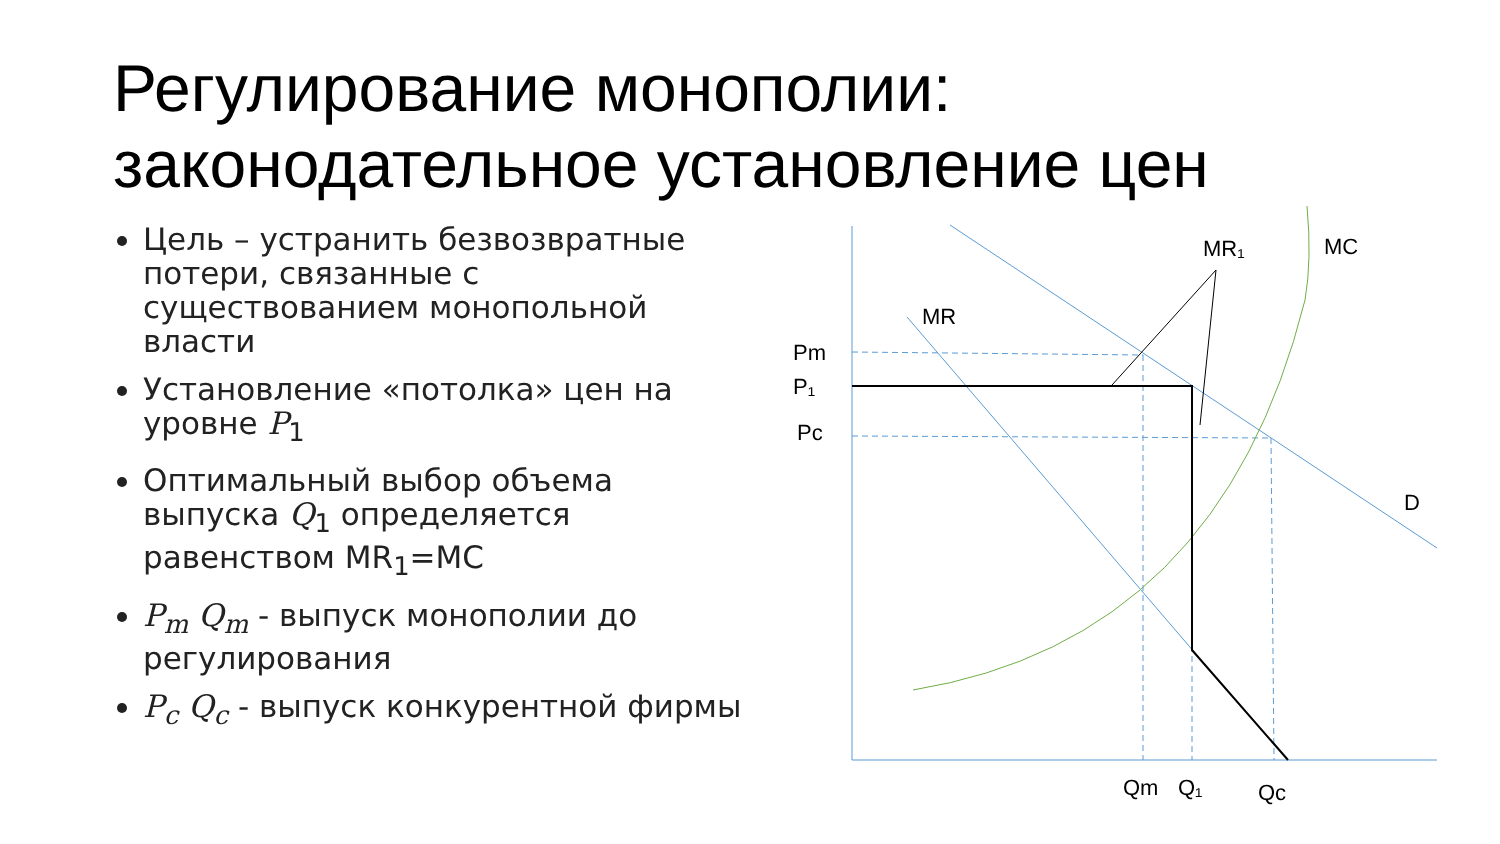Регулирование монополии:
законодательное установление цен
Цель – устранить безвозвратные потери, связанные с существованием монопольной власти
Установление «потолка» цен на уровне P<sub>1</sub>
Оптимальный выбор объема выпуска Q<sub>1</sub> определяется равенством MR<sub>1</sub>=MC
P<sub>m</sub> Q<sub>m</sub> - выпуск монополии до регулирования
P<sub>c</sub> Q<sub>c</sub> - выпуск конкурентной фирмы
MR₁ MC
MR
Pm
P₁
Pc
D
Qm Q₁ Qc